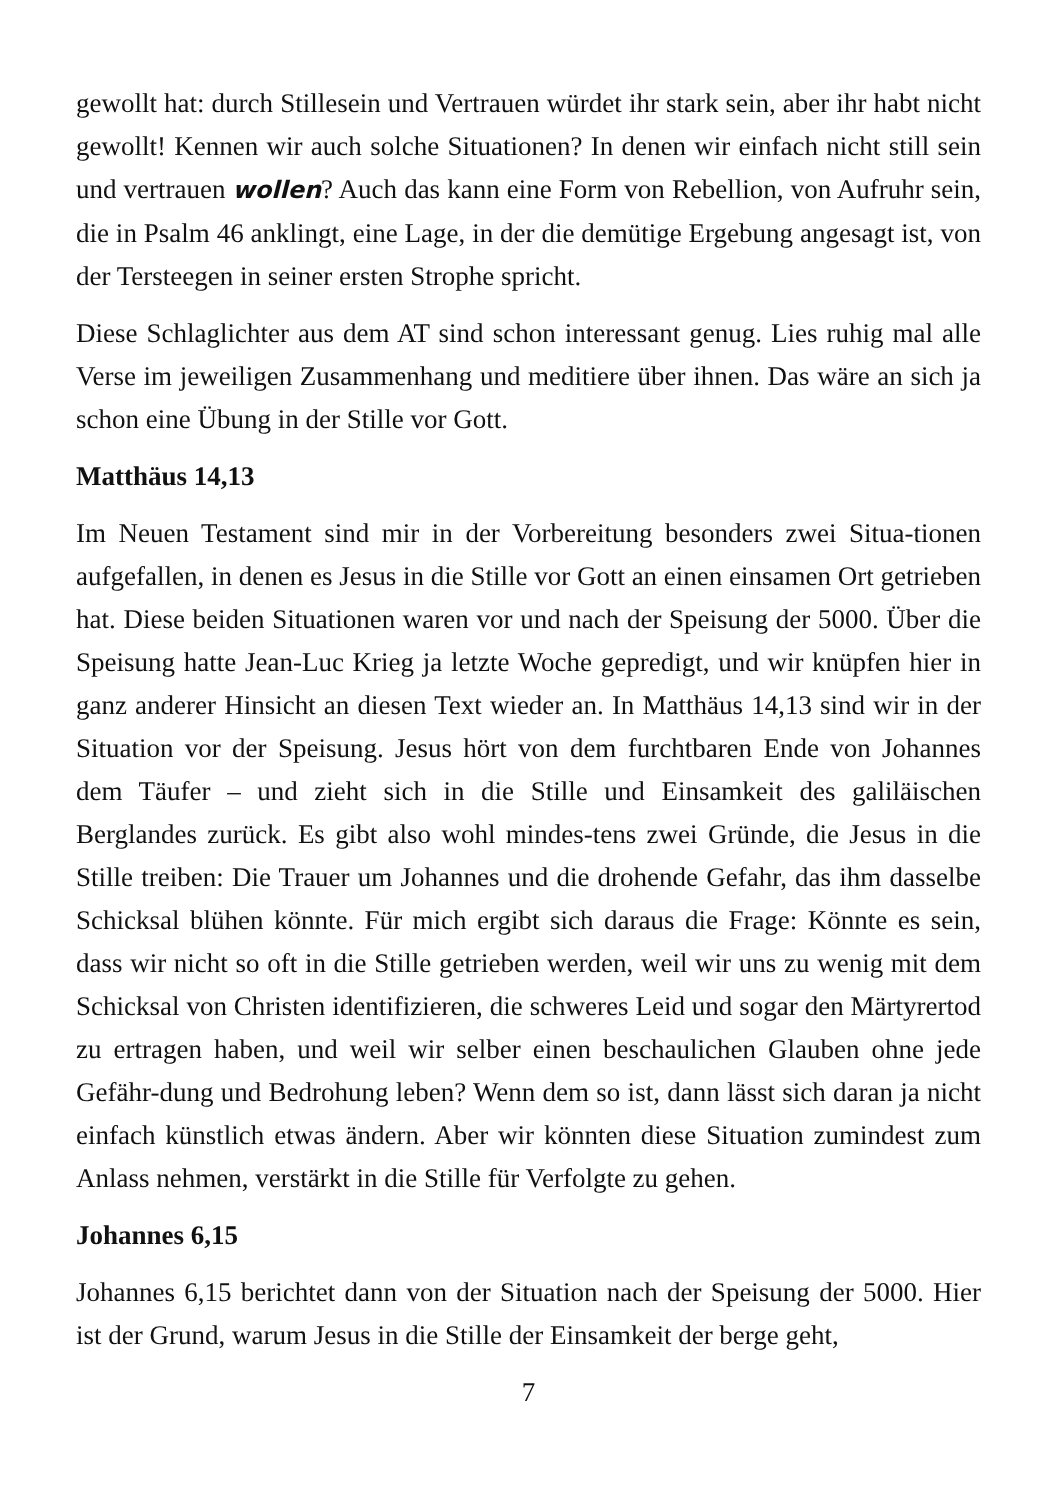gewollt hat: durch Stillesein und Vertrauen würdet ihr stark sein, aber ihr habt nicht gewollt! Kennen wir auch solche Situationen? In denen wir einfach nicht still sein und vertrauen wollen? Auch das kann eine Form von Rebellion, von Aufruhr sein, die in Psalm 46 anklingt, eine Lage, in der die demütige Ergebung angesagt ist, von der Tersteegen in seiner ersten Strophe spricht.
Diese Schlaglichter aus dem AT sind schon interessant genug. Lies ruhig mal alle Verse im jeweiligen Zusammenhang und meditiere über ihnen. Das wäre an sich ja schon eine Übung in der Stille vor Gott.
Matthäus 14,13
Im Neuen Testament sind mir in der Vorbereitung besonders zwei Situa-tionen aufgefallen, in denen es Jesus in die Stille vor Gott an einen einsamen Ort getrieben hat. Diese beiden Situationen waren vor und nach der Speisung der 5000. Über die Speisung hatte Jean-Luc Krieg ja letzte Woche gepredigt, und wir knüpfen hier in ganz anderer Hinsicht an diesen Text wieder an. In Matthäus 14,13 sind wir in der Situation vor der Speisung. Jesus hört von dem furchtbaren Ende von Johannes dem Täufer – und zieht sich in die Stille und Einsamkeit des galiläischen Berglandes zurück. Es gibt also wohl mindes-tens zwei Gründe, die Jesus in die Stille treiben: Die Trauer um Johannes und die drohende Gefahr, das ihm dasselbe Schicksal blühen könnte. Für mich ergibt sich daraus die Frage: Könnte es sein, dass wir nicht so oft in die Stille getrieben werden, weil wir uns zu wenig mit dem Schicksal von Christen identifizieren, die schweres Leid und sogar den Märtyrertod zu ertragen haben, und weil wir selber einen beschaulichen Glauben ohne jede Gefähr-dung und Bedrohung leben? Wenn dem so ist, dann lässt sich daran ja nicht einfach künstlich etwas ändern. Aber wir könnten diese Situation zumindest zum Anlass nehmen, verstärkt in die Stille für Verfolgte zu gehen.
Johannes 6,15
Johannes 6,15 berichtet dann von der Situation nach der Speisung der 5000. Hier ist der Grund, warum Jesus in die Stille der Einsamkeit der berge geht,
7